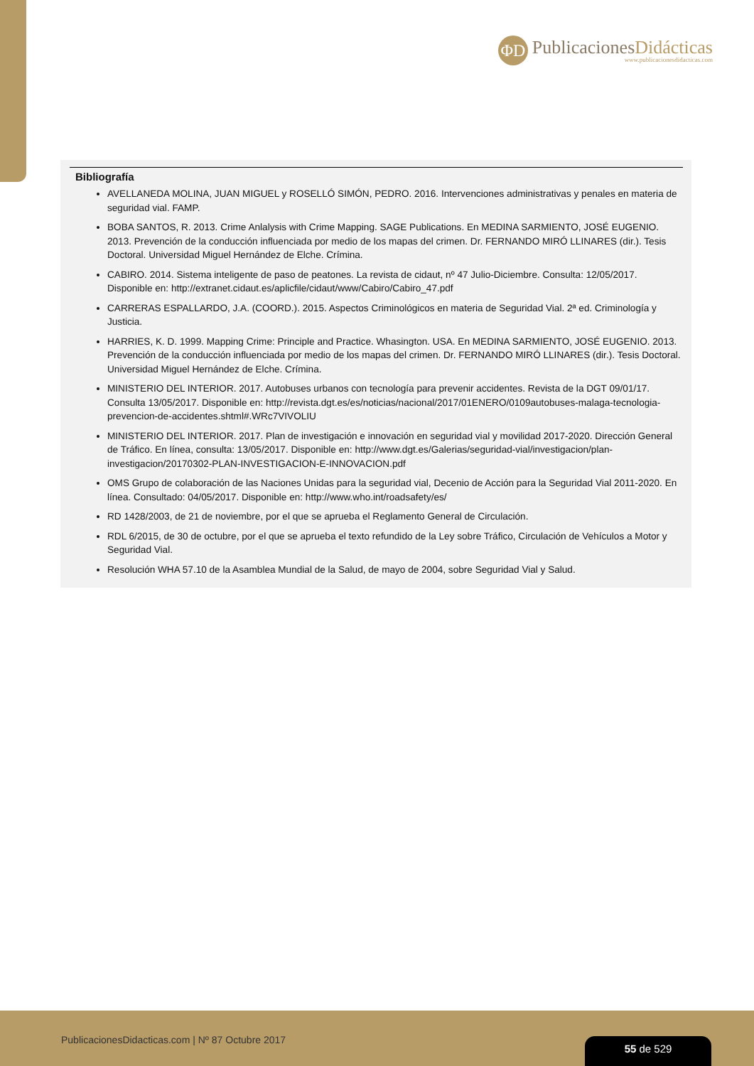ΦD
PublicacionesDidácticas
www.publicacionesdidacticas.com
Bibliografía
AVELLANEDA MOLINA, JUAN MIGUEL y ROSELLÓ SIMÓN, PEDRO. 2016. Intervenciones administrativas y penales en materia de seguridad vial. FAMP.
BOBA SANTOS, R. 2013. Crime Anlalysis with Crime Mapping. SAGE Publications. En MEDINA SARMIENTO, JOSÉ EUGENIO. 2013. Prevención de la conducción influenciada por medio de los mapas del crimen. Dr. FERNANDO MIRÓ LLINARES (dir.). Tesis Doctoral. Universidad Miguel Hernández de Elche. Crímina.
CABIRO. 2014. Sistema inteligente de paso de peatones. La revista de cidaut, nº 47 Julio-Diciembre. Consulta: 12/05/2017. Disponible en: http://extranet.cidaut.es/aplicfile/cidaut/www/Cabiro/Cabiro_47.pdf
CARRERAS ESPALLARDO, J.A. (COORD.). 2015. Aspectos Criminológicos en materia de Seguridad Vial. 2ª ed. Criminología y Justicia.
HARRIES, K. D. 1999. Mapping Crime: Principle and Practice. Whasington. USA. En MEDINA SARMIENTO, JOSÉ EUGENIO. 2013. Prevención de la conducción influenciada por medio de los mapas del crimen. Dr. FERNANDO MIRÓ LLINARES (dir.). Tesis Doctoral. Universidad Miguel Hernández de Elche. Crímina.
MINISTERIO DEL INTERIOR. 2017. Autobuses urbanos con tecnología para prevenir accidentes. Revista de la DGT 09/01/17. Consulta 13/05/2017. Disponible en: http://revista.dgt.es/es/noticias/nacional/2017/01ENERO/0109autobuses-malaga-tecnologia-prevencion-de-accidentes.shtml#.WRc7VIVOLIU
MINISTERIO DEL INTERIOR. 2017. Plan de investigación e innovación en seguridad vial y movilidad 2017-2020. Dirección General de Tráfico. En línea, consulta: 13/05/2017. Disponible en: http://www.dgt.es/Galerias/seguridad-vial/investigacion/plan-investigacion/20170302-PLAN-INVESTIGACION-E-INNOVACION.pdf
OMS Grupo de colaboración de las Naciones Unidas para la seguridad vial, Decenio de Acción para la Seguridad Vial 2011-2020. En línea. Consultado: 04/05/2017. Disponible en: http://www.who.int/roadsafety/es/
RD 1428/2003, de 21 de noviembre, por el que se aprueba el Reglamento General de Circulación.
RDL 6/2015, de 30 de octubre, por el que se aprueba el texto refundido de la Ley sobre Tráfico, Circulación de Vehículos a Motor y Seguridad Vial.
Resolución WHA 57.10 de la Asamblea Mundial de la Salud, de mayo de 2004, sobre Seguridad Vial y Salud.
PublicacionesDidacticas.com | Nº 87 Octubre 2017
55 de 529